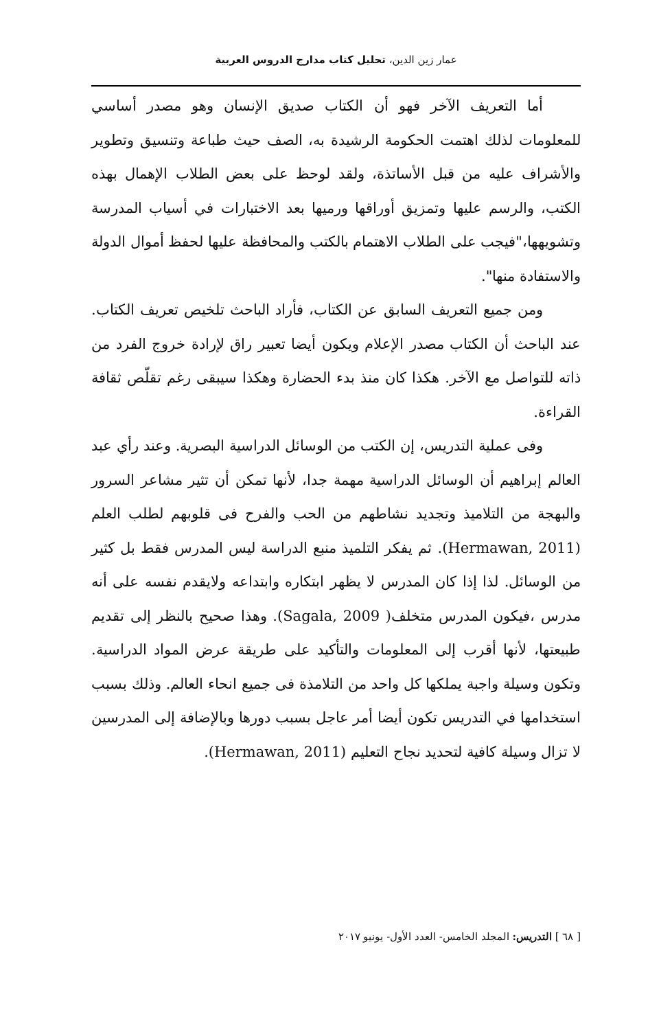عمار زين الدين، تحليل كتاب مدارج الدروس العربية
أما التعريف الآخر فهو أن الكتاب صديق الإنسان وهو مصدر أساسي للمعلومات لذلك اهتمت الحكومة الرشيدة به، الصف حيث طباعة وتنسيق وتطوير والأشراف عليه من قبل الأساتذة، ولقد لوحظ على بعض الطلاب الإهمال بهذه الكتب، والرسم عليها وتمزيق أوراقها ورميها بعد الاختبارات في أسياب المدرسة وتشويهها،"فيجب على الطلاب الاهتمام بالكتب والمحافظة عليها لحفظ أموال الدولة والاستفادة منها".
ومن جميع التعريف السابق عن الكتاب، فأراد الباحث تلخيص تعريف الكتاب. عند الباحث أن الكتاب مصدر الإعلام ويكون أيضا تعبير راق لإرادة خروج الفرد من ذاته للتواصل مع الآخر. هكذا كان منذ بدء الحضارة وهكذا سيبقى رغم تقلّص ثقافة القراءة.
وفى عملية التدريس، إن الكتب من الوسائل الدراسية البصرية. وعند رأي عبد العالم إبراهيم أن الوسائل الدراسية مهمة جدا، لأنها تمكن أن تثير مشاعر السرور والبهجة من التلاميذ وتجديد نشاطهم من الحب والفرح فى قلوبهم لطلب العلم (Hermawan, 2011). ثم يفكر التلميذ منبع الدراسة ليس المدرس فقط بل كثير من الوسائل. لذا إذا كان المدرس لا يظهر ابتكاره وابتداعه ولايقدم نفسه على أنه مدرس ،فيكون المدرس متخلف( Sagala, 2009). وهذا صحيح بالنظر إلى تقديم طبيعتها، لأنها أقرب إلى المعلومات والتأكيد على طريقة عرض المواد الدراسية. وتكون وسيلة واجبة يملكها كل واحد من التلامذة فى جميع انحاء العالم. وذلك بسبب استخدامها في التدريس تكون أيضا أمر عاجل بسبب دورها وبالإضافة إلى المدرسين لا تزال وسيلة كافية لتحديد نجاح التعليم (Hermawan, 2011).
[ ٦٨ ] التدريس: المجلد الخامس- العدد الأول- يونيو ٢٠١٧